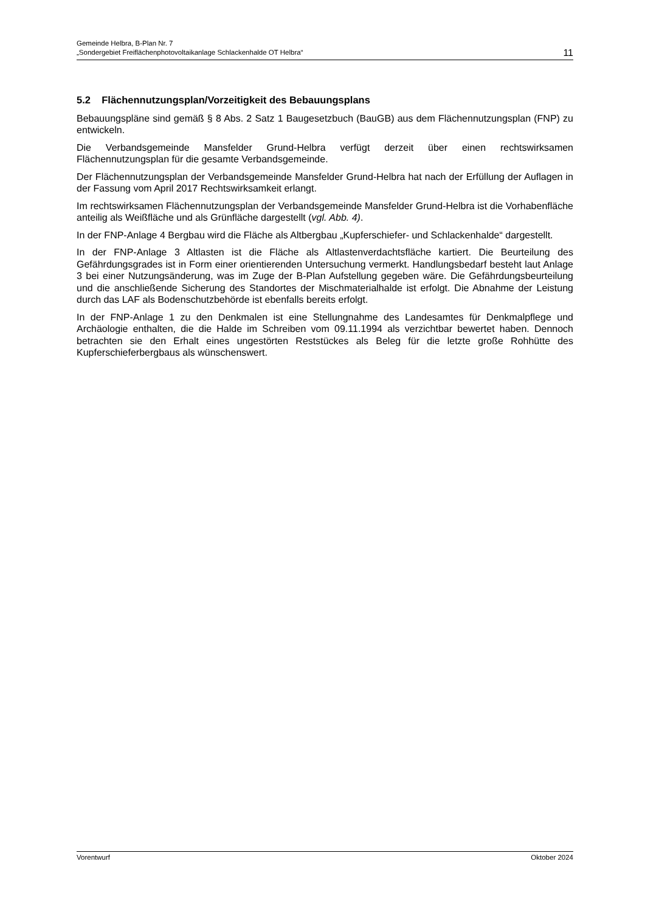Gemeinde Helbra, B-Plan Nr. 7
„Sondergebiet Freiflächenphotovoltaikanlage Schlackenhalde OT Helbra“
11
5.2 Flächennutzungsplan/Vorzeitigkeit des Bebauungsplans
Bebauungspläne sind gemäß § 8 Abs. 2 Satz 1 Baugesetzbuch (BauGB) aus dem Flächennutzungsplan (FNP) zu entwickeln.
Die Verbandsgemeinde Mansfelder Grund-Helbra verfügt derzeit über einen rechtswirksamen Flächennutzungsplan für die gesamte Verbandsgemeinde.
Der Flächennutzungsplan der Verbandsgemeinde Mansfelder Grund-Helbra hat nach der Erfüllung der Auflagen in der Fassung vom April 2017 Rechtswirksamkeit erlangt.
Im rechtswirksamen Flächennutzungsplan der Verbandsgemeinde Mansfelder Grund-Helbra ist die Vorhabenfläche anteilig als Weißfläche und als Grünfläche dargestellt (vgl. Abb. 4).
In der FNP-Anlage 4 Bergbau wird die Fläche als Altbergbau „Kupferschiefer- und Schlackenhalde“ dargestellt.
In der FNP-Anlage 3 Altlasten ist die Fläche als Altlastenverdachtsfläche kartiert. Die Beurteilung des Gefährdungsgrades ist in Form einer orientierenden Untersuchung vermerkt. Handlungsbedarf besteht laut Anlage 3 bei einer Nutzungsänderung, was im Zuge der B-Plan Aufstellung gegeben wäre. Die Gefährdungsbeurteilung und die anschließende Sicherung des Standortes der Mischmaterialhalde ist erfolgt. Die Abnahme der Leistung durch das LAF als Bodenschutzbehörde ist ebenfalls bereits erfolgt.
In der FNP-Anlage 1 zu den Denkmalen ist eine Stellungnahme des Landesamtes für Denkmalpflege und Archäologie enthalten, die die Halde im Schreiben vom 09.11.1994 als verzichtbar bewertet haben. Dennoch betrachten sie den Erhalt eines ungestörten Reststückes als Beleg für die letzte große Rohhütte des Kupferschieferbergbaus als wünschenswert.
Vorentwurf Oktober 2024